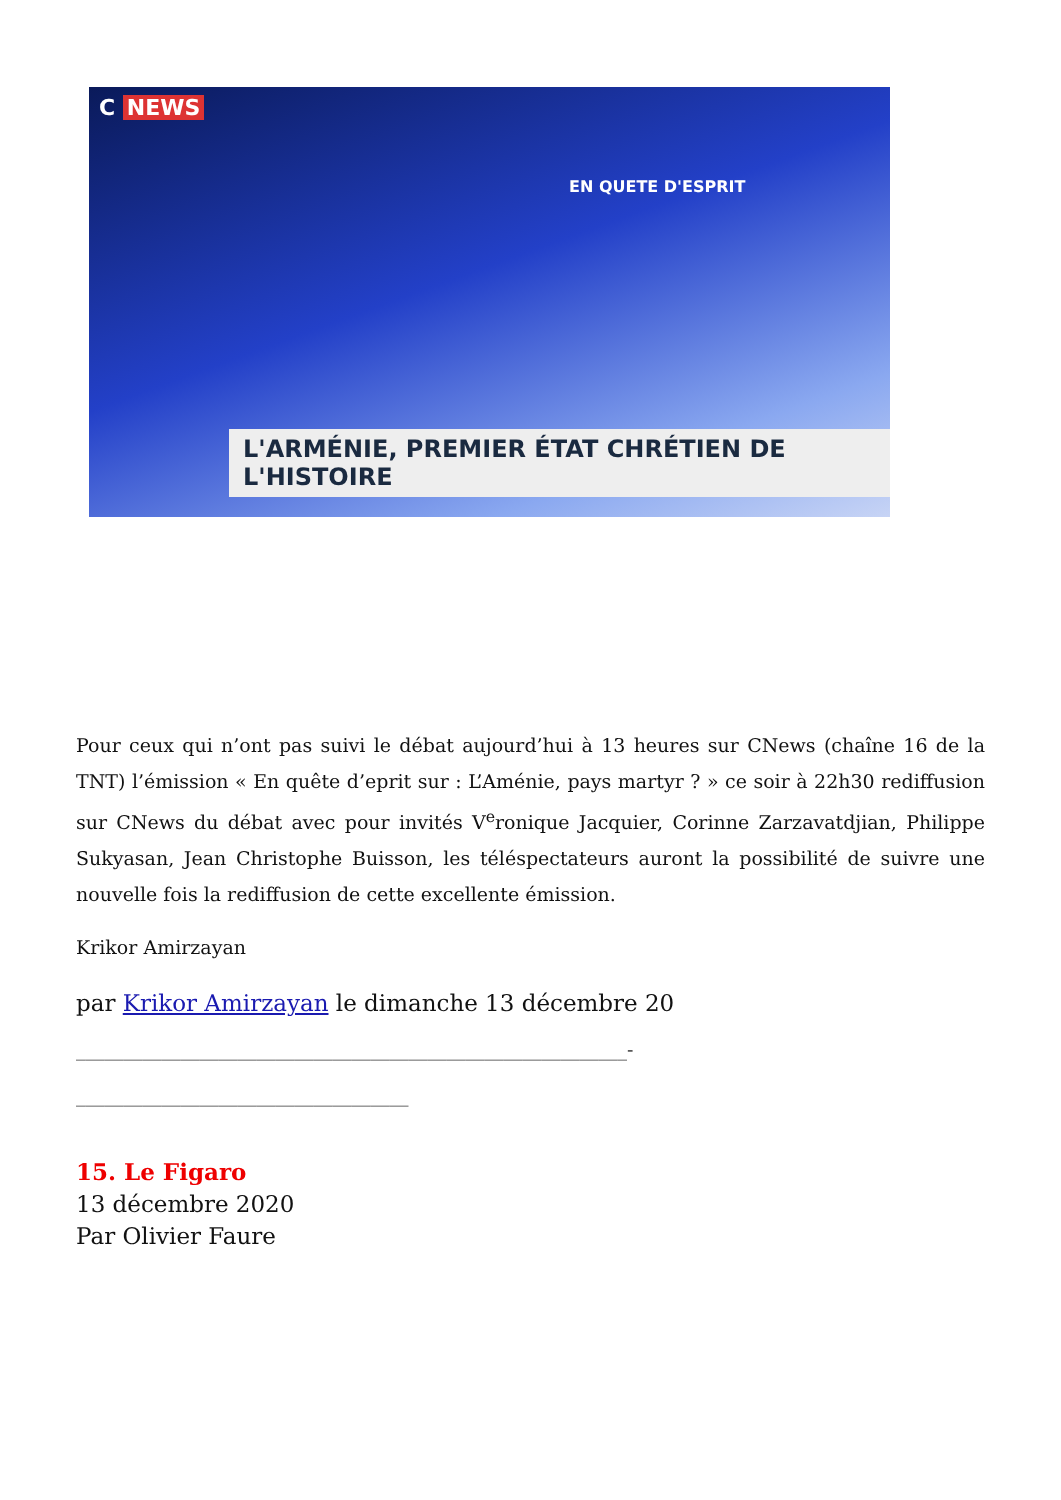C NEWS
EN QUETE D'ESPRIT
L'ARMÉNIE, PREMIER ÉTAT CHRÉTIEN DE L'HISTOIRE
Pour ceux qui n’ont pas suivi le débat aujourd’hui à 13 heures sur CNews (chaîne 16 de la TNT) l’émission « En quête d’eprit sur : L’Aménie, pays martyr ? » ce soir à 22h30 rediffusion sur CNews du débat avec pour invités V<sup>e</sup>ronique Jacquier, Corinne Zarzavatdjian, Philippe Sukyasan, Jean Christophe Buisson, les téléspectateurs auront la possibilité de suivre une nouvelle fois la rediffusion de cette excellente émission.
Krikor Amirzayan
par Krikor Amirzayan le dimanche 13 décembre 20
__________________________________________________________-
___________________________________
15. Le Figaro
13 décembre 2020
Par Olivier Faure